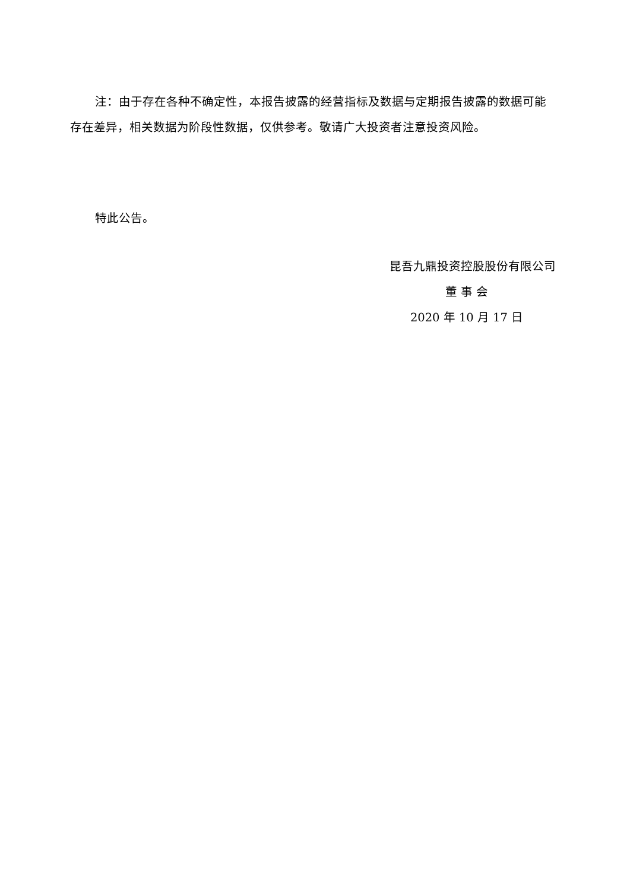注：由于存在各种不确定性，本报告披露的经营指标及数据与定期报告披露的数据可能存在差异，相关数据为阶段性数据，仅供参考。敬请广大投资者注意投资风险。
特此公告。
昆吾九鼎投资控股股份有限公司
董 事 会
2020 年 10 月 17 日